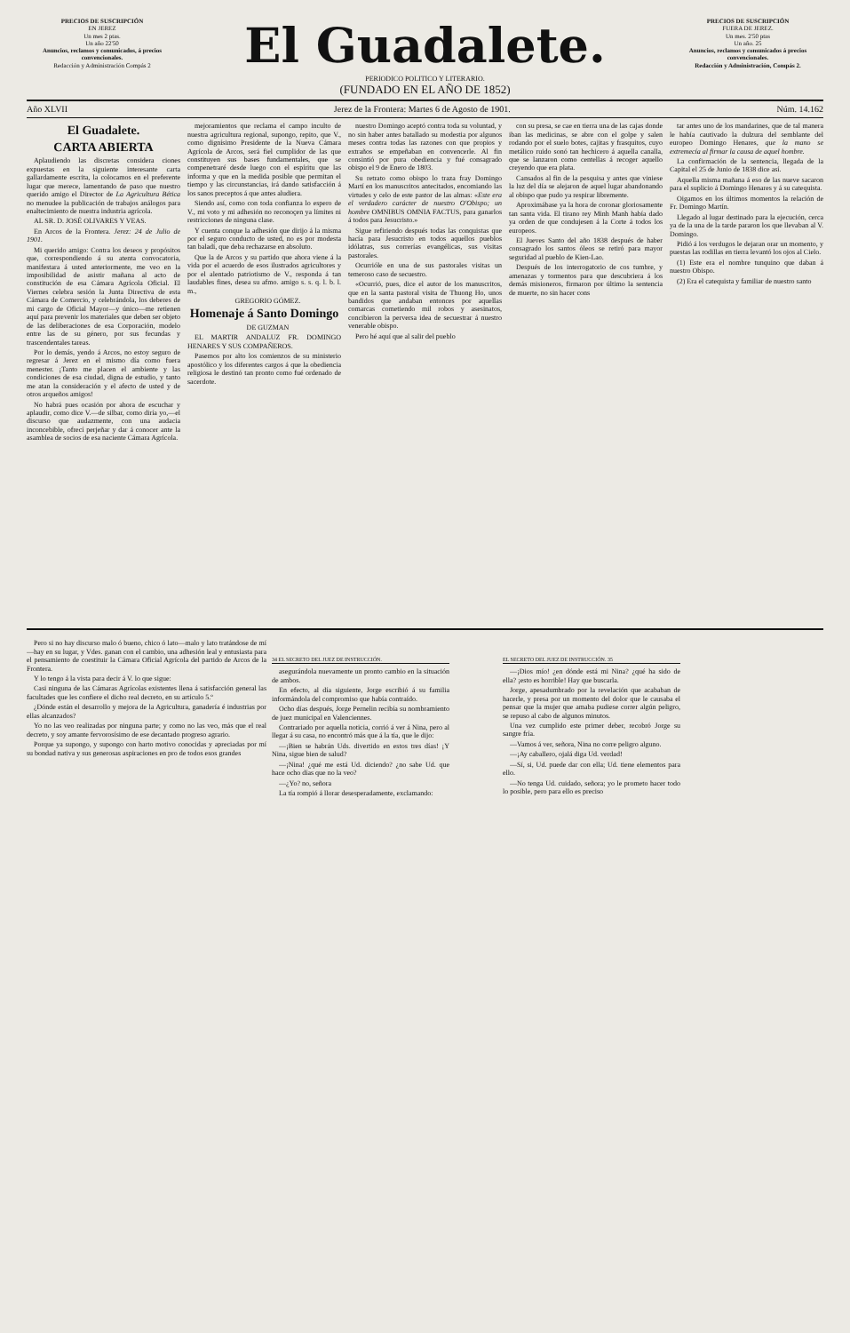PRECIOS DE SUSCRIPCIÓN
EN JEREZ
Un mes 2 ptas.
Un año 22'50
Anuncios, reclamos y comunicados, á precios convencionales.
Redacción y Administración Compás 2
El Guadalete.
PERIODICO POLITICO Y LITERARIO.
(FUNDADO EN EL AÑO DE 1852)
PRECIOS DE SUSCRIPCIÓN
FUERA DE JEREZ.
Un mes. 2'50 ptas
Un año. 25
Anuncios, reclamos y comunicados á precios convencionales.
Redacción y Administración, Compás 2.
Año XLVII Jerez de la Frontera: Martes 6 de Agosto de 1901. Núm. 14.162
El Guadalete.
CARTA ABIERTA
Aplaudiendo las discretas considera ciones expuestas en la siguiente interesante carta gallardamente escrita, la colocamos en el preferente lugar que merece, lamentando de paso que nuestro querido amigo el Director de La Agricultura Bética no menudee la publicación de trabajos análogos para enaltecimiento de nuestra industria agrícola.
AL SR. D. JOSÉ OLIVARES Y VEAS.
En Arcos de la Frontera. Jerez: 24 de Julio de 1901.
Mi querido amigo: Contra los deseos y propósitos que, correspondiendo á su atenta convocatoria, manifestara á usted anteriormente, me veo en la imposibilidad de asistir mañana al acto de constitución de esa Cámara Agrícola Oficial. El Viernes celebra sesión la Junta Directiva de esta Cámara de Comercio, y celebrándola, los deberes de mi cargo de Oficial Mayor—y único—me retienen aquí para prevenir los materiales que deben ser objeto de las deliberaciones de esa Corporación, modelo entre las de su género, por sus fecundas y trascendentales tareas.
Por lo demás, yendo á Arcos, no estoy seguro de regresar á Jerez en el mismo día como fuera menester. ¡Tanto me placen el ambiente y las condiciones de esa ciudad, digna de estudio, y tanto me atan la consideración y el afecto de usted y de otros arqueños amigos!
No habrá pues ocasión por ahora de escuchar y aplaudir, como dice V.—de silbar, como diría yo,—el discurso que audazmente, con una audacia inconcebible, ofrecí perjeñar y dar á conocer ante la asamblea de socios de esa naciente Cámara Agrícola.
mejoramientos que reclama el campo inculto de nuestra agricultura regional, supongo, repito, que V., como dignísimo Presidente de la Nueva Cámara Agrícola de Arcos, será fiel cumplidor de las que constituyen sus bases fundamentales, que se compenetraré desde luego con el espíritu que las informa y que en la medida posible que permitan el tiempo y las circunstancias, irá dando satisfacción á los sanos preceptos á que antes aludiera.
Siendo así, como con toda confianza lo espero de V., mi voto y mi adhesión no reconoçen ya límites ni restricciones de ninguna clase.
Y cuenta conque la adhesión que dirijo á la misma por el seguro conducto de usted, no es por modesta tan baladí, que deba rechazarse en absoluto.
Que la de Arcos y su partido que ahora viene á la vida por el acuerdo de esos ilustrados agricultores y por el alentado patriotismo de V., responda á tan laudables fines, desea su afmo. amigo s. s. q. l. b. l. m.,
GREGORIO GÓMEZ.
Homenaje á Santo Domingo
DE GUZMAN
EL MARTIR ANDALUZ FR. DOMINGO HENARES Y SUS COMPAÑEROS.
Pasemos por alto los comienzos de su ministerio apostólico y los diferentes cargos á que la obediencia religiosa le destinó tan pronto como fué ordenado de sacerdote.
nuestro Domingo aceptó contra toda su voluntad, y no sin haber antes batallado su modestia por algunos meses contra todas las razones con que propios y extraños se empeñaban en convencerle. Al fin consintió por pura obediencia y fué consagrado obispo el 9 de Enero de 1803.
Su retrato como obispo lo traza fray Domingo Martí en los manuscritos antecitados, encomiando las virtudes y celo de este pastor de las almas: «Este era el verdadero carácter de nuestro O'Obispo; un hombre OMNIBUS OMNIA FACTUS, para ganarlos á todos para Jesucristo.»
Sigue refiriendo después todas las conquistas que hacía para Jesucristo en todos aquellos pueblos idólatras, sus correrías evangélicas, sus visitas pastorales.
Ocurrióle en una de sus pastorales visitas un temeroso caso de secuestro.
«Ocurrió, pues, dice el autor de los manuscritos, que en la santa pastoral visita de Thuong Ho, unos bandidos que andaban entonces por aquellas comarcas cometiendo mil robos y asesinatos, concibieron la perversa idea de secuestrar á nuestro venerable obispo.
Pero hé aquí que al salir del pueblo
con su presa, se cae en tierra una de las cajas donde iban las medicinas, se abre con el golpe y salen rodando por el suelo botes, cajitas y frasquitos, cuyo metálico ruido sonó tan hechicero á aquella canalla, que se lanzaron como centellas á recoger aquello creyendo que era plata.
Cansados al fin de la pesquisa y antes que viniese la luz del día se alejaron de aquel lugar abandonando al obispo que pudo ya respirar libremente.
Aproximábase ya la hora de coronar gloriosamente tan santa vida. El tirano rey Minh Manh había dado ya orden de que condujesen á la Corte á todos los europeos.
El Jueves Santo del año 1838 después de haber consagrado los santos óleos se retiró para mayor seguridad al pueblo de Kien-Lao.
Después de los interrogatorio de cos tumbre, y amenazas y tormentos para que descubriera á los demás misioneros, firmaron por último la sentencia de muerte, no sin hacer cons
tar antes uno de los mandarines, que de tal manera le había cautivado la dulzura del semblante del europeo Domingo Henares, que la mano se extremecía al firmar la causa de aquel hombre.
La confirmación de la sentencia, llegada de la Capital el 25 de Junio de 1838 dice así.
Aquella misma mañana á eso de las nueve sacaron para el suplicio á Domingo Henares y á su catequista.
Oigamos en los últimos momentos la relación de Fr. Domingo Martín.
Llegado al lugar destinado para la ejecución, cerca ya de la una de la tarde pararon los que llevaban al V. Domingo.
Pidió á los verdugos le dejaran orar un momento, y puestas las rodillas en tierra levantó los ojos al Cielo.
(1) Este era el nombre tunquino que daban á nuestro Obispo.
(2) Era el catequista y familiar de nuestro santo
Pero si no hay discurso malo ó bueno, chico ó lato—malo y lato tratándose de mí—hay en su lugar, y Vdes. ganan con el cambio, una adhesión leal y entusiasta para el pensamiento de coestituir la Cámara Oficial Agrícola del partido de Arcos de la Frontera.
Y lo tengo á la vista para decir á V. lo que sigue:
Casi ninguna de las Cámaras Agrícolas existentes llena á satisfacción general las facultades que les confiere el dicho real decreto, en su artículo 5.º
¿Dónde están el desarrollo y mejora de la Agricultura, ganadería é industrias por ellas alcanzados?
Yo no las veo realizadas por ninguna parte; y como no las veo, más que el real decreto, y soy amante fervorosísimo de ese decantado progreso agrario.
Porque ya supongo, y supongo con harto motivo conocidas y apreciadas por mí su bondad nativa y sus generosas aspiraciones en pro de todos esos grandes
34 EL SECRETO DEL JUEZ DE INSTRUCCIÓN.
asegurándola nuevamente un pronto cambio en la situación de ambos.
En efecto, al día siguiente, Jorge escribió á su familia informándola del compromiso que había contraído.
Ocho días después, Jorge Pernelin recibía su nombramiento de juez municipal en Valenciennes.
Contrariado por aquella noticia, corrió á ver á Nina, pero al llegar á su casa, no encontró más que á la tía, que le dijo:
—¡Bien se habrán Uds. divertido en estos tres días! ¡Y Nina, sigue bien de salud?
—¡Nina! ¿qué me está Ud. diciendo? ¿no sabe Ud. que hace ocho días que no la veo?
—¿Yo? no, señora
La tía rompió á llorar desesperadamente, exclamando:
EL SECRETO DEL JUEZ DE INSTRUCCIÓN. 35
—¡Dios mío! ¿en dónde está mi Nina? ¿qué ha sido de ella? ¡esto es horrible! Hay que buscarla.
Jorge, apesadumbrado por la revelación que acababan de hacerle, y presa por un momento del dolor que le causaba el pensar que la mujer que amaba pudiese correr algún peligro, se repuso al cabo de algunos minutos.
Una vez cumplido este primer deber, recobró Jorge su sangre fría.
—Vamos á ver, señora, Nina no corre peligro alguno.
—¡Ay caballero, ojalá diga Ud. verdad!
—Sí, si, Ud. puede dar con ella; Ud. tiene elementos para ello.
—No tenga Ud. cuidado, señora; yo le prometo hacer todo lo posible, pero para ello es preciso